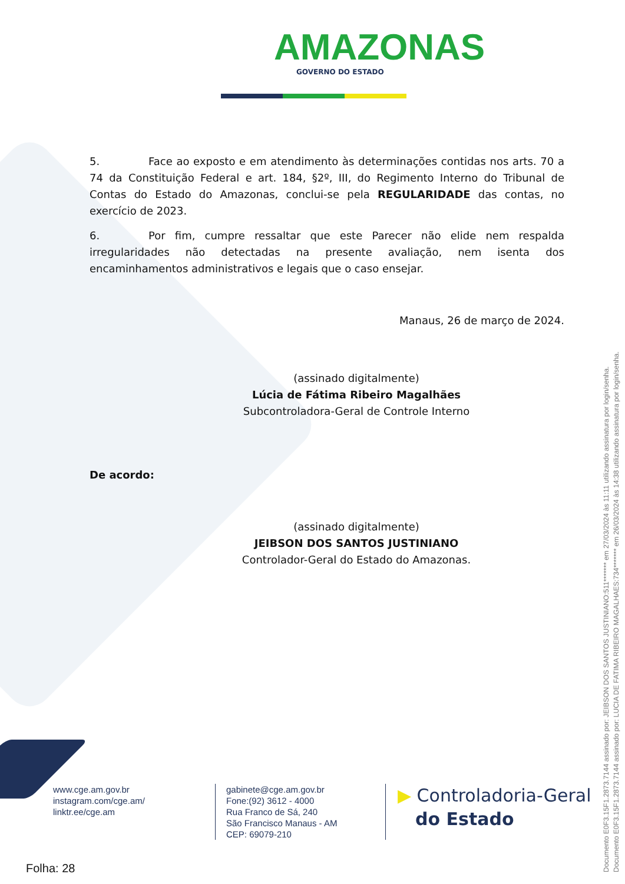AMAZONAS
GOVERNO DO ESTADO
5. Face ao exposto e em atendimento às determinações contidas nos arts. 70 a 74 da Constituição Federal e art. 184, §2º, III, do Regimento Interno do Tribunal de Contas do Estado do Amazonas, conclui-se pela REGULARIDADE das contas, no exercício de 2023.
6. Por fim, cumpre ressaltar que este Parecer não elide nem respalda irregularidades não detectadas na presente avaliação, nem isenta dos encaminhamentos administrativos e legais que o caso ensejar.
Manaus, 26 de março de 2024.
(assinado digitalmente)
Lúcia de Fátima Ribeiro Magalhães
Subcontroladora-Geral de Controle Interno
De acordo:
(assinado digitalmente)
JEIBSON DOS SANTOS JUSTINIANO
Controlador-Geral do Estado do Amazonas.
Documento E0F3.15F1.2873.7144 assinado por: JEIBSON DOS SANTOS JUSTINIANO:511******* em 27/03/2024 às 11:11 utilizando assinatura por login/senha.
Documento E0F3.15F1.2873.7144 assinado por: LUCIA DE FATIMA RIBEIRO MAGALHAES:734******* em 26/03/2024 às 14:38 utilizando assinatura por login/senha.
www.cge.am.gov.br
instagram.com/cge.am/
linktr.ee/cge.am
gabinete@cge.am.gov.br
Fone:(92) 3612 - 4000
Rua Franco de Sá, 240
São Francisco Manaus - AM
CEP: 69079-210
▶ Controladoria-Geral
do Estado
Folha: 28